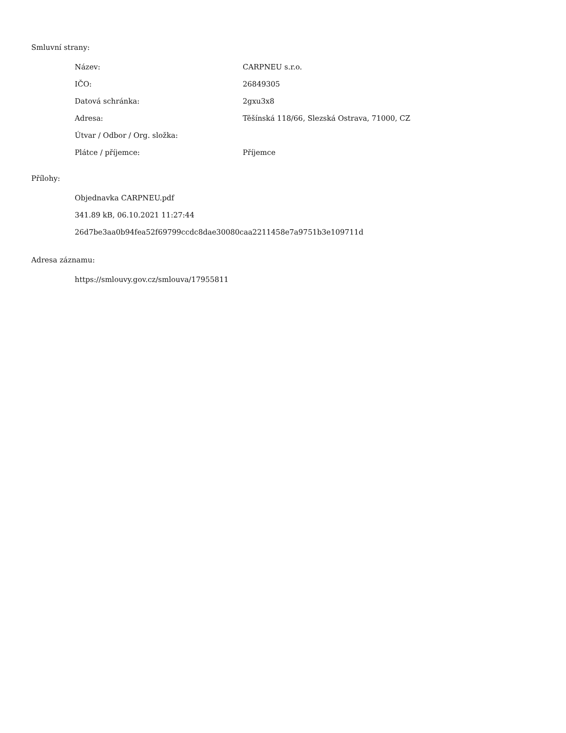Smluvní strany:
| Název: | CARPNEU s.r.o. |
| IČO: | 26849305 |
| Datová schránka: | 2gxu3x8 |
| Adresa: | Těšínská 118/66, Slezská Ostrava, 71000, CZ |
| Útvar / Odbor / Org. složka: | |
| Plátce / příjemce: | Příjemce |
Přílohy:
Objednavka CARPNEU.pdf
341.89 kB, 06.10.2021 11:27:44
26d7be3aa0b94fea52f69799ccdc8dae30080caa2211458e7a9751b3e109711d
Adresa záznamu:
https://smlouvy.gov.cz/smlouva/17955811